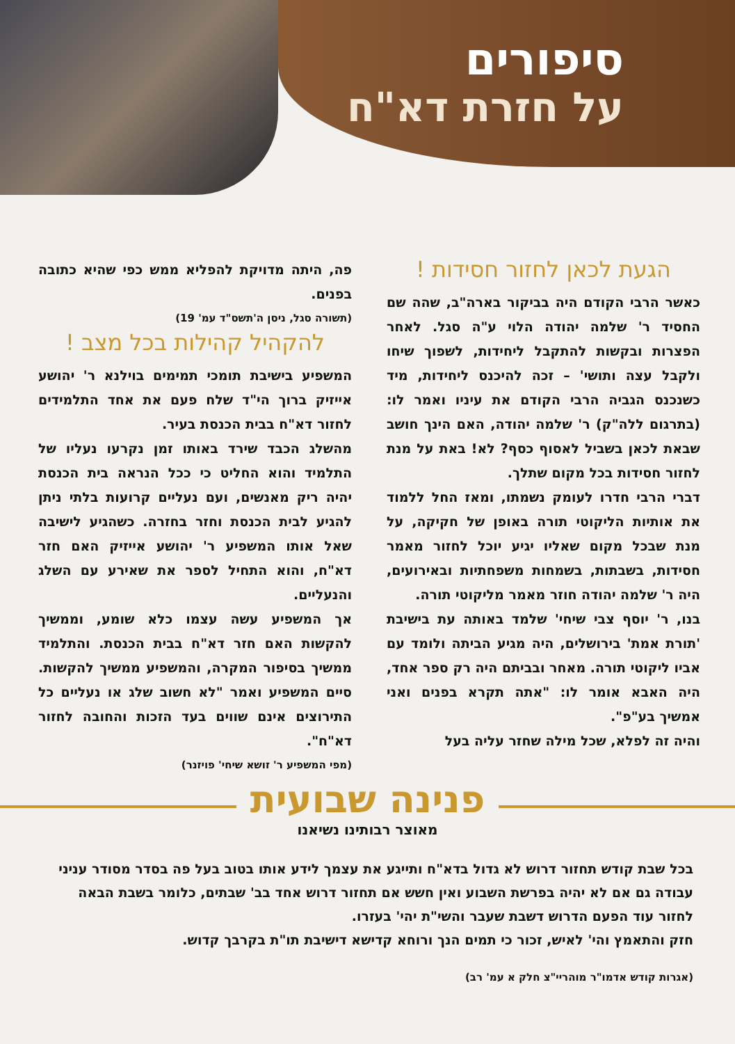סיפורים
על חזרת דא"ח
הגעת לכאן לחזור חסידות !
כאשר הרבי הקודם היה בביקור בארה"ב, שהה שם החסיד ר' שלמה יהודה הלוי ע"ה סגל. לאחר הפצרות ובקשות להתקבל ליחידות, לשפוך שיחו ולקבל עצה ותושי' – זכה להיכנס ליחידות, מיד כשנכנס הגביה הרבי הקודם את עיניו ואמר לו: (בתרגום ללה"ק) ר' שלמה יהודה, האם הינך חושב שבאת לכאן בשביל לאסוף כסף? לא! באת על מנת לחזור חסידות בכל מקום שתלך.
דברי הרבי חדרו לעומק נשמתו, ומאז החל ללמוד את אותיות הליקוטי תורה באופן של חקיקה, על מנת שבכל מקום שאליו יגיע יוכל לחזור מאמר חסידות, בשבתות, בשמחות משפחתיות ובאירועים, היה ר' שלמה יהודה חוזר מאמר מליקוטי תורה.
בנו, ר' יוסף צבי שיחי' שלמד באותה עת בישיבת 'תורת אמת' בירושלים, היה מגיע הביתה ולומד עם אביו ליקוטי תורה. מאחר ובביתם היה רק ספר אחד, היה האבא אומר לו: "אתה תקרא בפנים ואני אמשיך בע"פ".
והיה זה לפלא, שכל מילה שחזר עליה בעל
פה, היתה מדויקת להפליא ממש כפי שהיא כתובה בפנים.
(תשורה סגל, ניסן ה'תשס"ד עמ' 19)
להקהיל קהילות בכל מצב !
המשפיע בישיבת תומכי תמימים בוילנא ר' יהושע אייזיק ברוך הי"ד שלח פעם את אחד התלמידים לחזור דא"ח בבית הכנסת בעיר.
מהשלג הכבד שירד באותו זמן נקרעו נעליו של התלמיד והוא החליט כי ככל הנראה בית הכנסת יהיה ריק מאנשים, ועם נעליים קרועות בלתי ניתן להגיע לבית הכנסת וחזר בחזרה. כשהגיע לישיבה שאל אותו המשפיע ר' יהושע אייזיק האם חזר דא"ח, והוא התחיל לספר את שאירע עם השלג והנעליים.
אך המשפיע עשה עצמו כלא שומע, וממשיך להקשות האם חזר דא"ח בבית הכנסת. והתלמיד ממשיך בסיפור המקרה, והמשפיע ממשיך להקשות. סיים המשפיע ואמר "לא חשוב שלג או נעליים כל התירוצים אינם שווים בעד הזכות והחובה לחזור דא"ח".
(מפי המשפיע ר' זושא שיחי' פויזנר)
פנינה שבועית מאוצר רבותינו נשיאנו
בכל שבת קודש תחזור דרוש לא גדול בדא"ח ותייגע את עצמך לידע אותו בטוב בעל פה בסדר מסודר עניני עבודה גם אם לא יהיה בפרשת השבוע ואין חשש אם תחזור דרוש אחד בב' שבתים, כלומר בשבת הבאה לחזור עוד הפעם הדרוש דשבת שעבר והשי"ת יהי' בעזרו.
חזק והתאמץ והי' לאיש, זכור כי תמים הנך ורוחא קדישא דישיבת תו"ת בקרבך קדוש.
(אגרות קודש אדמו"ר מוהריי"צ חלק א עמ' רב)